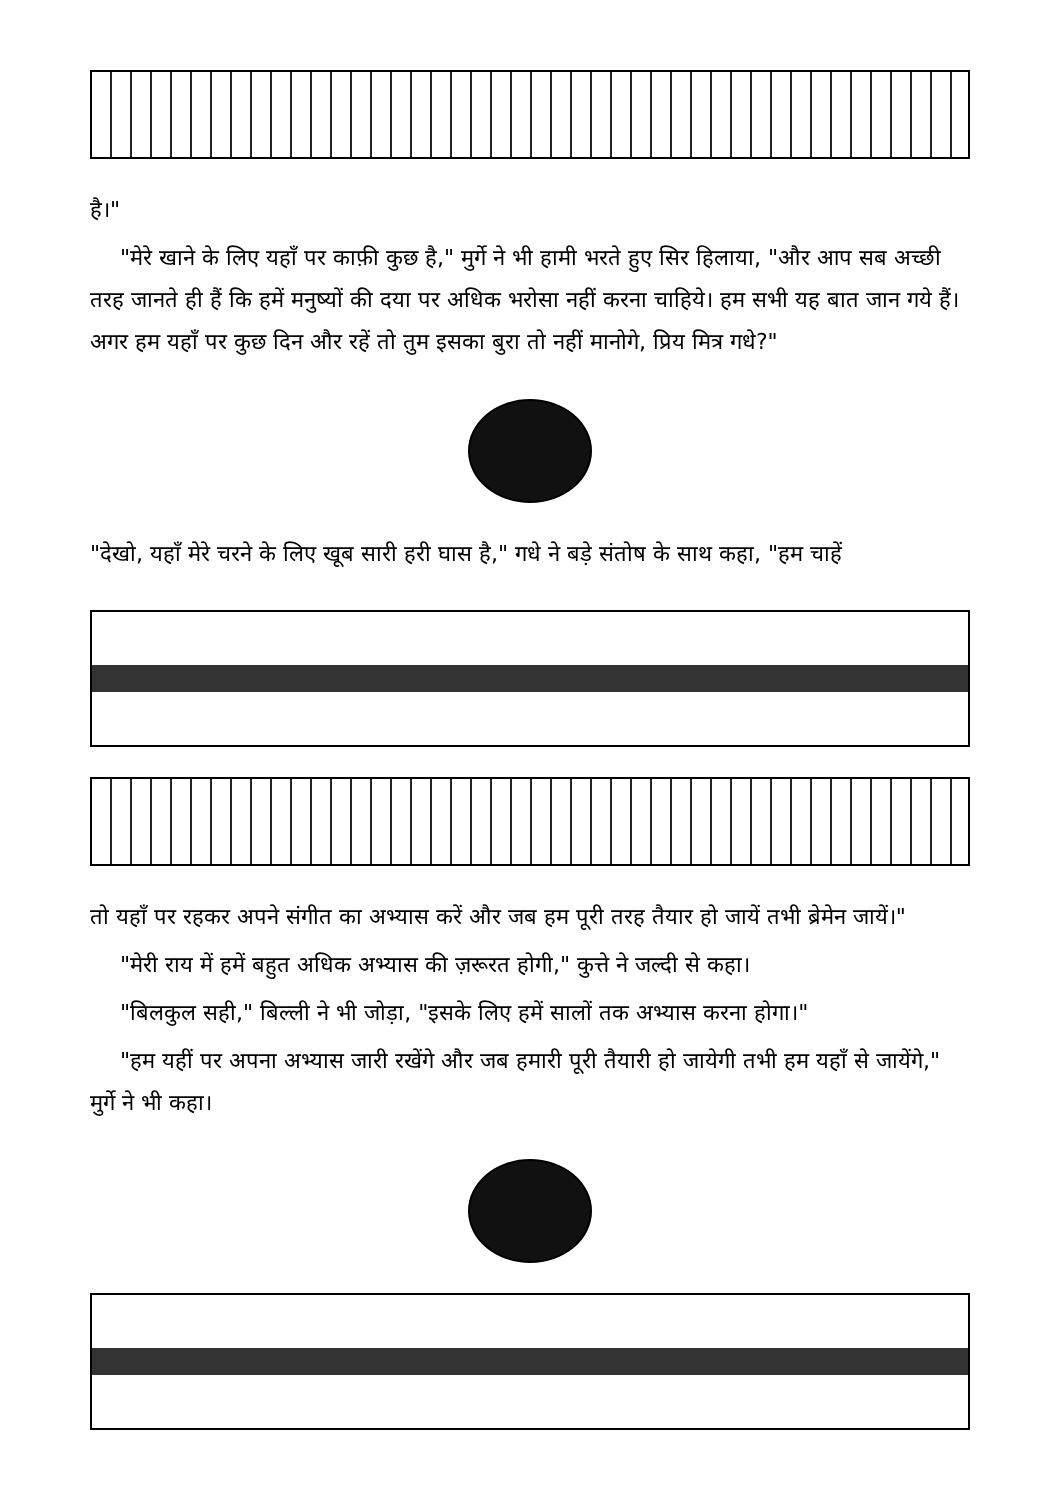है।"
"मेरे खाने के लिए यहाँ पर काफ़ी कुछ है," मुर्गे ने भी हामी भरते हुए सिर हिलाया, "और आप सब अच्छी तरह जानते ही हैं कि हमें मनुष्यों की दया पर अधिक भरोसा नहीं करना चाहिये। हम सभी यह बात जान गये हैं। अगर हम यहाँ पर कुछ दिन और रहें तो तुम इसका बुरा तो नहीं मानोगे, प्रिय मित्र गधे?"
"देखो, यहाँ मेरे चरने के लिए खूब सारी हरी घास है," गधे ने बड़े संतोष के साथ कहा, "हम चाहें
तो यहाँ पर रहकर अपने संगीत का अभ्यास करें और जब हम पूरी तरह तैयार हो जायें तभी ब्रेमेन जायें।"
"मेरी राय में हमें बहुत अधिक अभ्यास की ज़रूरत होगी," कुत्ते ने जल्दी से कहा।
"बिलकुल सही," बिल्ली ने भी जोड़ा, "इसके लिए हमें सालों तक अभ्यास करना होगा।"
"हम यहीं पर अपना अभ्यास जारी रखेंगे और जब हमारी पूरी तैयारी हो जायेगी तभी हम यहाँ से जायेंगे," मुर्गे ने भी कहा।